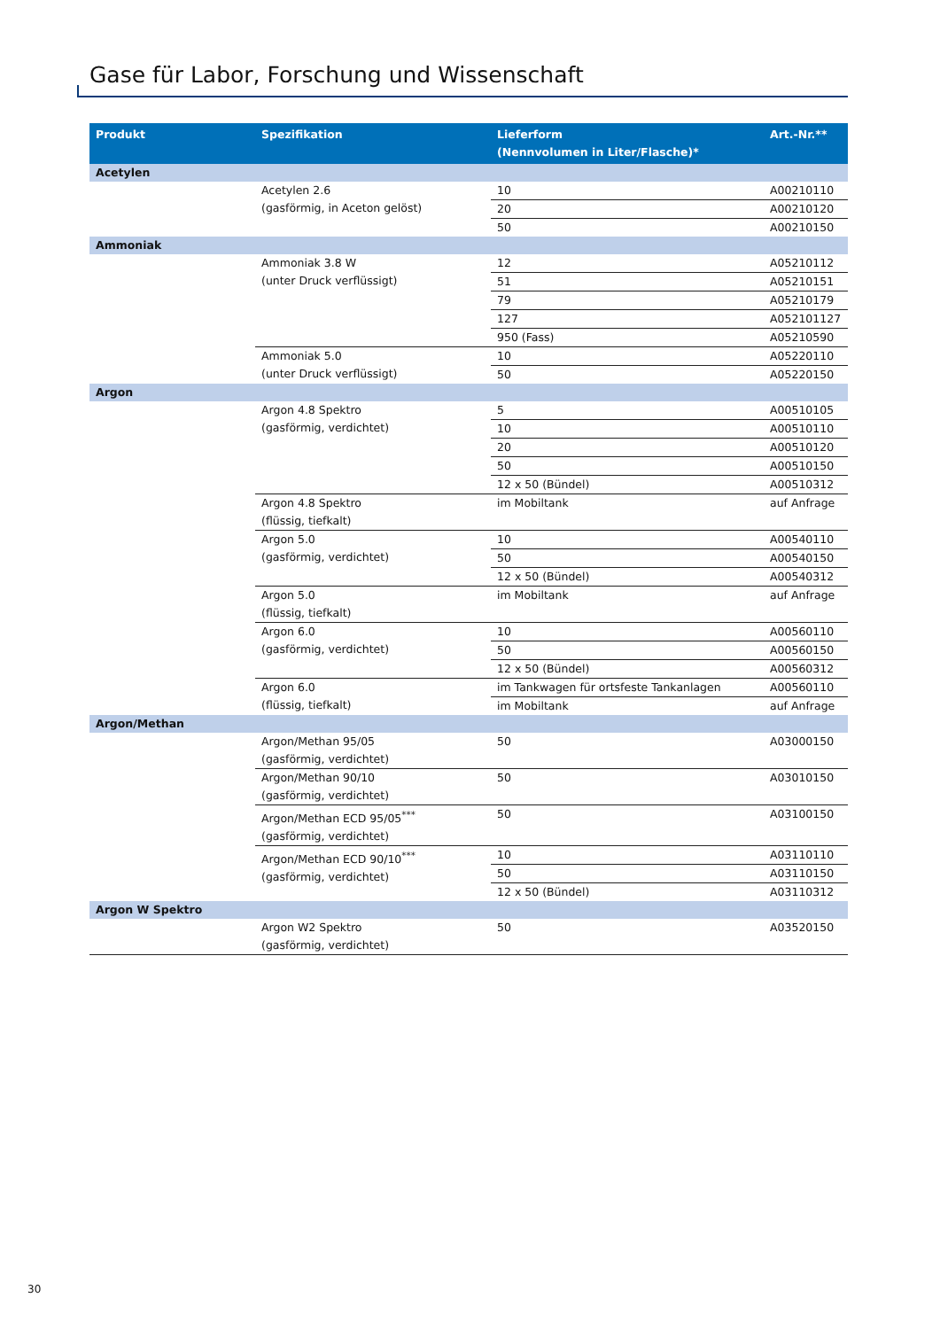Gase für Labor, Forschung und Wissenschaft
| Produkt | Spezifikation | Lieferform (Nennvolumen in Liter/Flasche)* | Art.-Nr.** |
| --- | --- | --- | --- |
| Acetylen | | | |
| | Acetylen 2.6 (gasförmig, in Aceton gelöst) | 10 | A00210110 |
| | | 20 | A00210120 |
| | | 50 | A00210150 |
| Ammoniak | | | |
| | Ammoniak 3.8 W (unter Druck verflüssigt) | 12 | A05210112 |
| | | 51 | A05210151 |
| | | 79 | A05210179 |
| | | 127 | A052101127 |
| | | 950 (Fass) | A05210590 |
| | Ammoniak 5.0 (unter Druck verflüssigt) | 10 | A05220110 |
| | | 50 | A05220150 |
| Argon | | | |
| | Argon 4.8 Spektro (gasförmig, verdichtet) | 5 | A00510105 |
| | | 10 | A00510110 |
| | | 20 | A00510120 |
| | | 50 | A00510150 |
| | | 12 x 50 (Bündel) | A00510312 |
| | Argon 4.8 Spektro (flüssig, tiefkalt) | im Mobiltank | auf Anfrage |
| | Argon 5.0 (gasförmig, verdichtet) | 10 | A00540110 |
| | | 50 | A00540150 |
| | | 12 x 50 (Bündel) | A00540312 |
| | Argon 5.0 (flüssig, tiefkalt) | im Mobiltank | auf Anfrage |
| | Argon 6.0 (gasförmig, verdichtet) | 10 | A00560110 |
| | | 50 | A00560150 |
| | | 12 x 50 (Bündel) | A00560312 |
| | Argon 6.0 (flüssig, tiefkalt) | im Tankwagen für ortsfeste Tankanlagen | A00560110 |
| | | im Mobiltank | auf Anfrage |
| Argon/Methan | | | |
| | Argon/Methan 95/05 (gasförmig, verdichtet) | 50 | A03000150 |
| | Argon/Methan 90/10 (gasförmig, verdichtet) | 50 | A03010150 |
| | Argon/Methan ECD 95/05<sup>***</sup> (gasförmig, verdichtet) | 50 | A03100150 |
| | Argon/Methan ECD 90/10<sup>***</sup> (gasförmig, verdichtet) | 10 | A03110110 |
| | | 50 | A03110150 |
| | | 12 x 50 (Bündel) | A03110312 |
| Argon W Spektro | | | |
| | Argon W2 Spektro (gasförmig, verdichtet) | 50 | A03520150 |
30